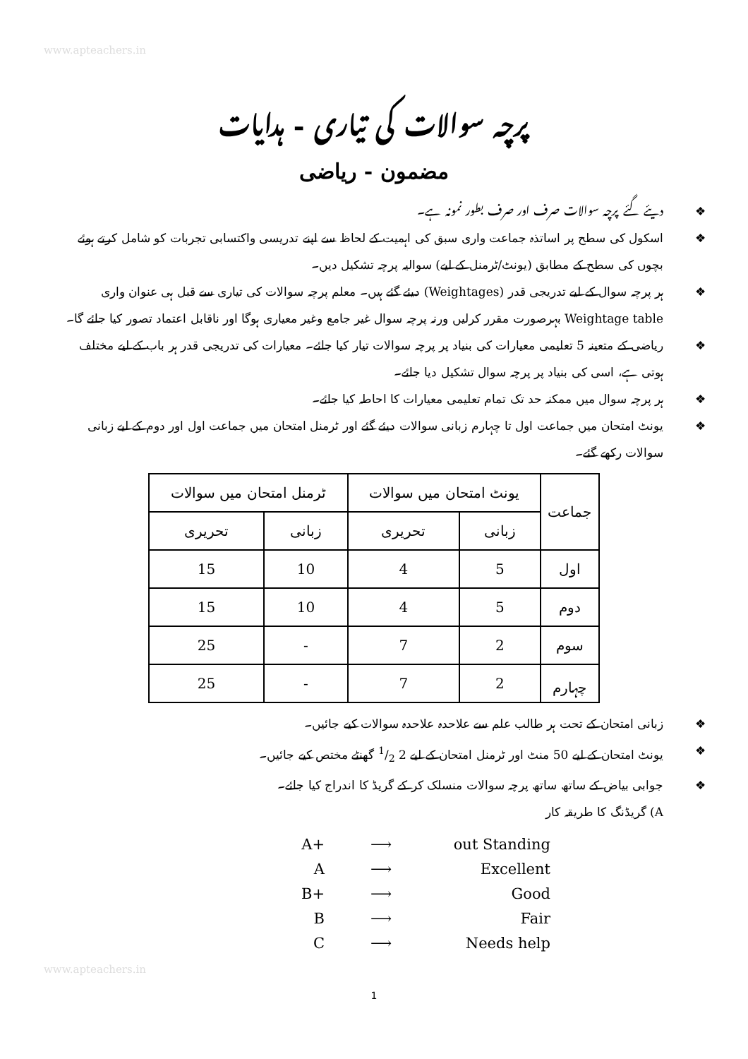www.apteachers.in
پرچہ سوالات کی تیاری - ہدایات
مضمون - ریاضی
❖ دیئے گئے پرچہ سوالات صرف اور صرف بطور نمونہ ہے۔
❖ اسکول کی سطح پر اساتذہ جماعت واری سبق کی اہمیت کے لحاظ سے اپنے تدریسی واکتسابی تجربات کو شامل کرتے ہوئے بچوں کی سطح کے مطابق (یونٹ/ٹرمنل کے لیے) سوالیہ پرچہ تشکیل دیں۔
❖ ہر پرچہ سوال کے لیے تدریجی قدر (Weightages) دیئے گئے ہیں۔ معلم پرچہ سوالات کی تیاری سے قبل ہی عنوان واری Weightage table بہرصورت مقرر کرلیں ورنہ پرچہ سوال غیر جامع وغیر معیاری ہوگا اور ناقابل اعتماد تصور کیا جائے گا۔
❖ ریاضی کے متعینہ 5 تعلیمی معیارات کی بنیاد پر پرچہ سوالات تیار کیا جائے۔ معیارات کی تدریجی قدر ہر باب کے لیے مختلف ہوتی ہے، اسی کی بنیاد پر پرچہ سوال تشکیل دیا جائے۔
❖ ہر پرچہ سوال میں ممکنہ حد تک تمام تعلیمی معیارات کا احاطہ کیا جائے۔
❖ یونٹ امتحان میں جماعت اول تا چہارم زبانی سوالات دیئے گئے اور ٹرمنل امتحان میں جماعت اول اور دوم کے لیے زبانی سوالات رکھے گئے۔
| جماعت | یونٹ امتحان میں سوالات | | ٹرمنل امتحان میں سوالات | |
| --- | --- | --- | --- | --- |
| | زبانی | تحریری | زبانی | تحریری |
| اول | 5 | 4 | 10 | 15 |
| دوم | 5 | 4 | 10 | 15 |
| سوم | 2 | 7 | - | 25 |
| چہارم | 2 | 7 | - | 25 |
❖ زبانی امتحان کے تحت ہر طالب علم سے علاحدہ علاحدہ سوالات کیے جائیں۔
❖ یونٹ امتحان کے لیے 50 منٹ اور ٹرمنل امتحان کے لیے 2 1/2 گھنٹے مختص کیے جائیں۔
❖ جوابی بیاض کے ساتھ ساتھ پرچہ سوالات منسلک کر کے گریڈ کا اندراج کیا جائے۔
A) گریڈنگ کا طریقہ کار
A+ ⟶ out Standing
A ⟶ Excellent
B+ ⟶ Good
B ⟶ Fair
C ⟶ Needs help
www.apteachers.in
1